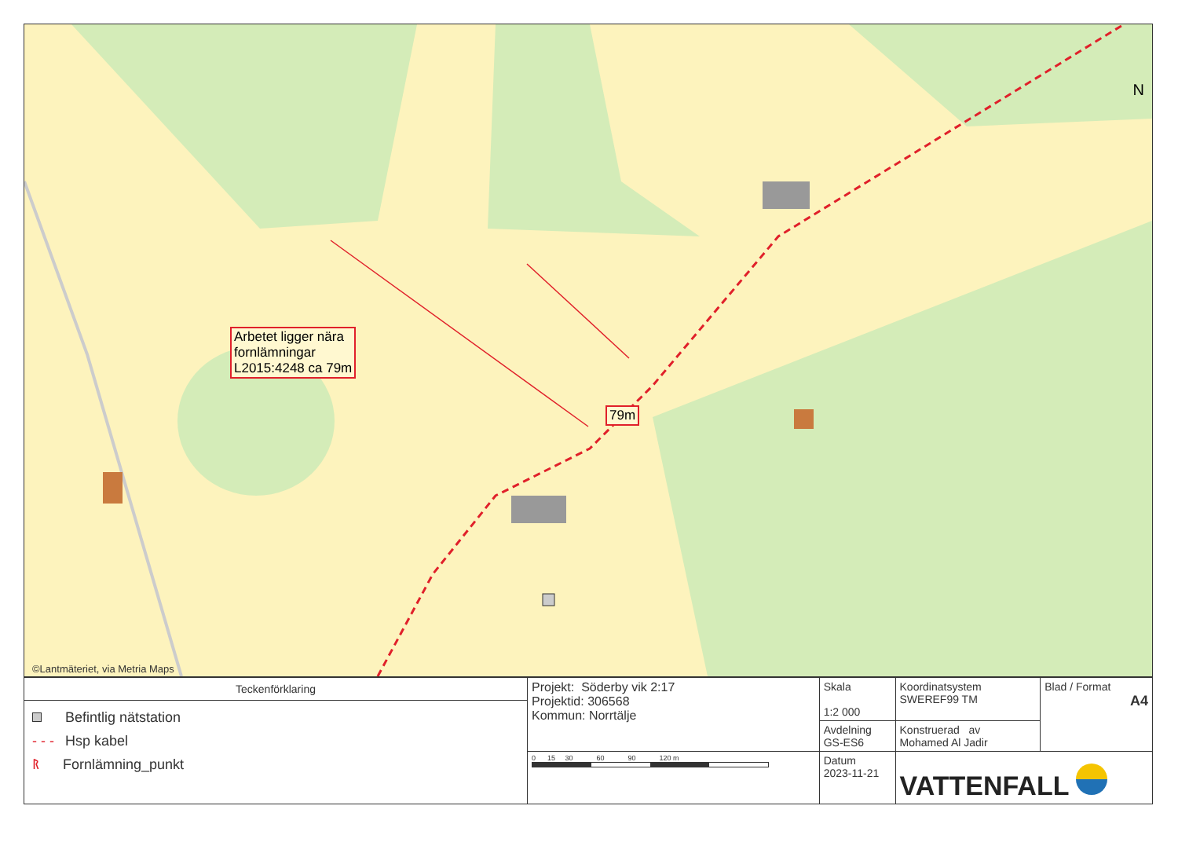N
Arbetet ligger nära
fornlämningar
L2015:4248 ca 79m
79m
©Lantmäteriet, via Metria Maps
| Teckenförklaring Befintlig nätstation - - - Hsp kabel ᚱ Fornlämning_punkt | Projekt: Söderby vik 2:17 Projektid: 306568 Kommun: Norrtälje | Skala 1:2 000 | Koordinatsystem SWEREF99 TM | Blad / Format A4 |
| | | Avdelning GS-ES6 | Konstruerad av Mohamed Al Jadir | |
| | 0 15 30 60 90 120 m | Datum 2023-11-21 | VATTENFALL | |